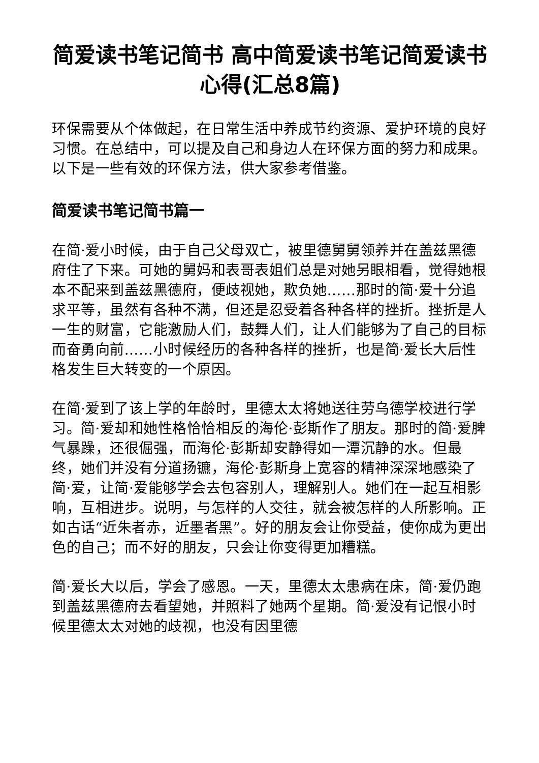简爱读书笔记简书 高中简爱读书笔记简爱读书心得(汇总8篇)
环保需要从个体做起，在日常生活中养成节约资源、爱护环境的良好习惯。在总结中，可以提及自己和身边人在环保方面的努力和成果。以下是一些有效的环保方法，供大家参考借鉴。
简爱读书笔记简书篇一
在简·爱小时候，由于自己父母双亡，被里德舅舅领养并在盖兹黑德府住了下来。可她的舅妈和表哥表姐们总是对她另眼相看，觉得她根本不配来到盖兹黑德府，便歧视她，欺负她……那时的简·爱十分追求平等，虽然有各种不满，但还是忍受着各种各样的挫折。挫折是人一生的财富，它能激励人们，鼓舞人们，让人们能够为了自己的目标而奋勇向前……小时候经历的各种各样的挫折，也是简·爱长大后性格发生巨大转变的一个原因。
在简·爱到了该上学的年龄时，里德太太将她送往劳乌德学校进行学习。简·爱却和她性格恰恰相反的海伦·彭斯作了朋友。那时的简·爱脾气暴躁，还很倔强，而海伦·彭斯却安静得如一潭沉静的水。但最终，她们并没有分道扬镳，海伦·彭斯身上宽容的精神深深地感染了简·爱，让简·爱能够学会去包容别人，理解别人。她们在一起互相影响，互相进步。说明，与怎样的人交往，就会被怎样的人所影响。正如古话“近朱者赤，近墨者黑”。好的朋友会让你受益，使你成为更出色的自己；而不好的朋友，只会让你变得更加糟糕。
简·爱长大以后，学会了感恩。一天，里德太太患病在床，简·爱仍跑到盖兹黑德府去看望她，并照料了她两个星期。简·爱没有记恨小时候里德太太对她的歧视，也没有因里德